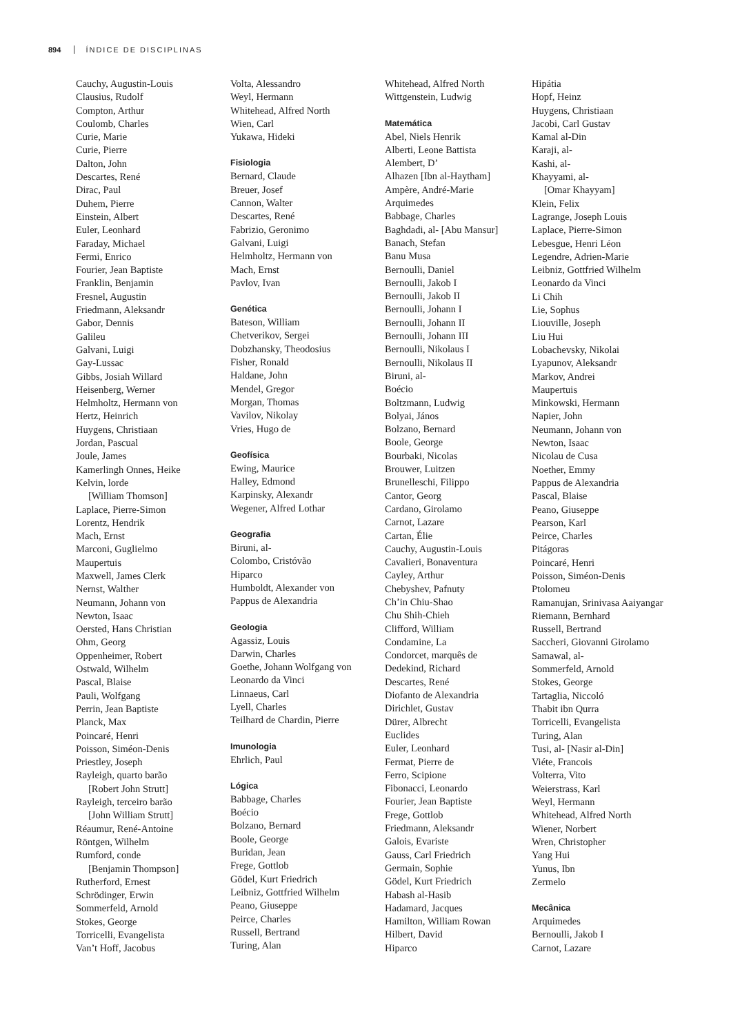894 ÍNDICE DE DISCIPLINAS
Cauchy, Augustin-Louis
Clausius, Rudolf
Compton, Arthur
Coulomb, Charles
Curie, Marie
Curie, Pierre
Dalton, John
Descartes, René
Dirac, Paul
Duhem, Pierre
Einstein, Albert
Euler, Leonhard
Faraday, Michael
Fermi, Enrico
Fourier, Jean Baptiste
Franklin, Benjamin
Fresnel, Augustin
Friedmann, Aleksandr
Gabor, Dennis
Galileu
Galvani, Luigi
Gay-Lussac
Gibbs, Josiah Willard
Heisenberg, Werner
Helmholtz, Hermann von
Hertz, Heinrich
Huygens, Christiaan
Jordan, Pascual
Joule, James
Kamerlingh Onnes, Heike
Kelvin, lorde
[William Thomson]
Laplace, Pierre-Simon
Lorentz, Hendrik
Mach, Ernst
Marconi, Guglielmo
Maupertuis
Maxwell, James Clerk
Nernst, Walther
Neumann, Johann von
Newton, Isaac
Oersted, Hans Christian
Ohm, Georg
Oppenheimer, Robert
Ostwald, Wilhelm
Pascal, Blaise
Pauli, Wolfgang
Perrin, Jean Baptiste
Planck, Max
Poincaré, Henri
Poisson, Siméon-Denis
Priestley, Joseph
Rayleigh, quarto barão
[Robert John Strutt]
Rayleigh, terceiro barão
[John William Strutt]
Réaumur, René-Antoine
Röntgen, Wilhelm
Rumford, conde
[Benjamin Thompson]
Rutherford, Ernest
Schrödinger, Erwin
Sommerfeld, Arnold
Stokes, George
Torricelli, Evangelista
Van’t Hoff, Jacobus
Volta, Alessandro
Weyl, Hermann
Whitehead, Alfred North
Wien, Carl
Yukawa, Hideki
Fisiologia
Bernard, Claude
Breuer, Josef
Cannon, Walter
Descartes, René
Fabrizio, Geronimo
Galvani, Luigi
Helmholtz, Hermann von
Mach, Ernst
Pavlov, Ivan
Genética
Bateson, William
Chetverikov, Sergei
Dobzhansky, Theodosius
Fisher, Ronald
Haldane, John
Mendel, Gregor
Morgan, Thomas
Vavilov, Nikolay
Vries, Hugo de
Geofísica
Ewing, Maurice
Halley, Edmond
Karpinsky, Alexandr
Wegener, Alfred Lothar
Geografia
Biruni, al-
Colombo, Cristóvão
Hiparco
Humboldt, Alexander von
Pappus de Alexandria
Geologia
Agassiz, Louis
Darwin, Charles
Goethe, Johann Wolfgang von
Leonardo da Vinci
Linnaeus, Carl
Lyell, Charles
Teilhard de Chardin, Pierre
Imunologia
Ehrlich, Paul
Lógica
Babbage, Charles
Boécio
Bolzano, Bernard
Boole, George
Buridan, Jean
Frege, Gottlob
Gödel, Kurt Friedrich
Leibniz, Gottfried Wilhelm
Peano, Giuseppe
Peirce, Charles
Russell, Bertrand
Turing, Alan
Whitehead, Alfred North
Wittgenstein, Ludwig
Matemática
Abel, Niels Henrik
Alberti, Leone Battista
Alembert, D’
Alhazen [Ibn al-Haytham]
Ampère, André-Marie
Arquimedes
Babbage, Charles
Baghdadi, al- [Abu Mansur]
Banach, Stefan
Banu Musa
Bernoulli, Daniel
Bernoulli, Jakob I
Bernoulli, Jakob II
Bernoulli, Johann I
Bernoulli, Johann II
Bernoulli, Johann III
Bernoulli, Nikolaus I
Bernoulli, Nikolaus II
Biruni, al-
Boécio
Boltzmann, Ludwig
Bolyai, János
Bolzano, Bernard
Boole, George
Bourbaki, Nicolas
Brouwer, Luitzen
Brunelleschi, Filippo
Cantor, Georg
Cardano, Girolamo
Carnot, Lazare
Cartan, Élie
Cauchy, Augustin-Louis
Cavalieri, Bonaventura
Cayley, Arthur
Chebyshev, Pafnuty
Ch’in Chiu-Shao
Chu Shih-Chieh
Clifford, William
Condamine, La
Condorcet, marquês de
Dedekind, Richard
Descartes, René
Diofanto de Alexandria
Dirichlet, Gustav
Dürer, Albrecht
Euclides
Euler, Leonhard
Fermat, Pierre de
Ferro, Scipione
Fibonacci, Leonardo
Fourier, Jean Baptiste
Frege, Gottlob
Friedmann, Aleksandr
Galois, Evariste
Gauss, Carl Friedrich
Germain, Sophie
Gödel, Kurt Friedrich
Habash al-Hasib
Hadamard, Jacques
Hamilton, William Rowan
Hilbert, David
Hiparco
Hipátia
Hopf, Heinz
Huygens, Christiaan
Jacobi, Carl Gustav
Kamal al-Din
Karaji, al-
Kashi, al-
Khayyami, al-
[Omar Khayyam]
Klein, Felix
Lagrange, Joseph Louis
Laplace, Pierre-Simon
Lebesgue, Henri Léon
Legendre, Adrien-Marie
Leibniz, Gottfried Wilhelm
Leonardo da Vinci
Li Chih
Lie, Sophus
Liouville, Joseph
Liu Hui
Lobachevsky, Nikolai
Lyapunov, Aleksandr
Markov, Andrei
Maupertuis
Minkowski, Hermann
Napier, John
Neumann, Johann von
Newton, Isaac
Nicolau de Cusa
Noether, Emmy
Pappus de Alexandria
Pascal, Blaise
Peano, Giuseppe
Pearson, Karl
Peirce, Charles
Pitágoras
Poincaré, Henri
Poisson, Siméon-Denis
Ptolomeu
Ramanujan, Srinivasa Aaiyangar
Riemann, Bernhard
Russell, Bertrand
Saccheri, Giovanni Girolamo
Samawal, al-
Sommerfeld, Arnold
Stokes, George
Tartaglia, Niccoló
Thabit ibn Qurra
Torricelli, Evangelista
Turing, Alan
Tusi, al- [Nasir al-Din]
Viéte, Francois
Volterra, Vito
Weierstrass, Karl
Weyl, Hermann
Whitehead, Alfred North
Wiener, Norbert
Wren, Christopher
Yang Hui
Yunus, Ibn
Zermelo
Mecânica
Arquimedes
Bernoulli, Jakob I
Carnot, Lazare